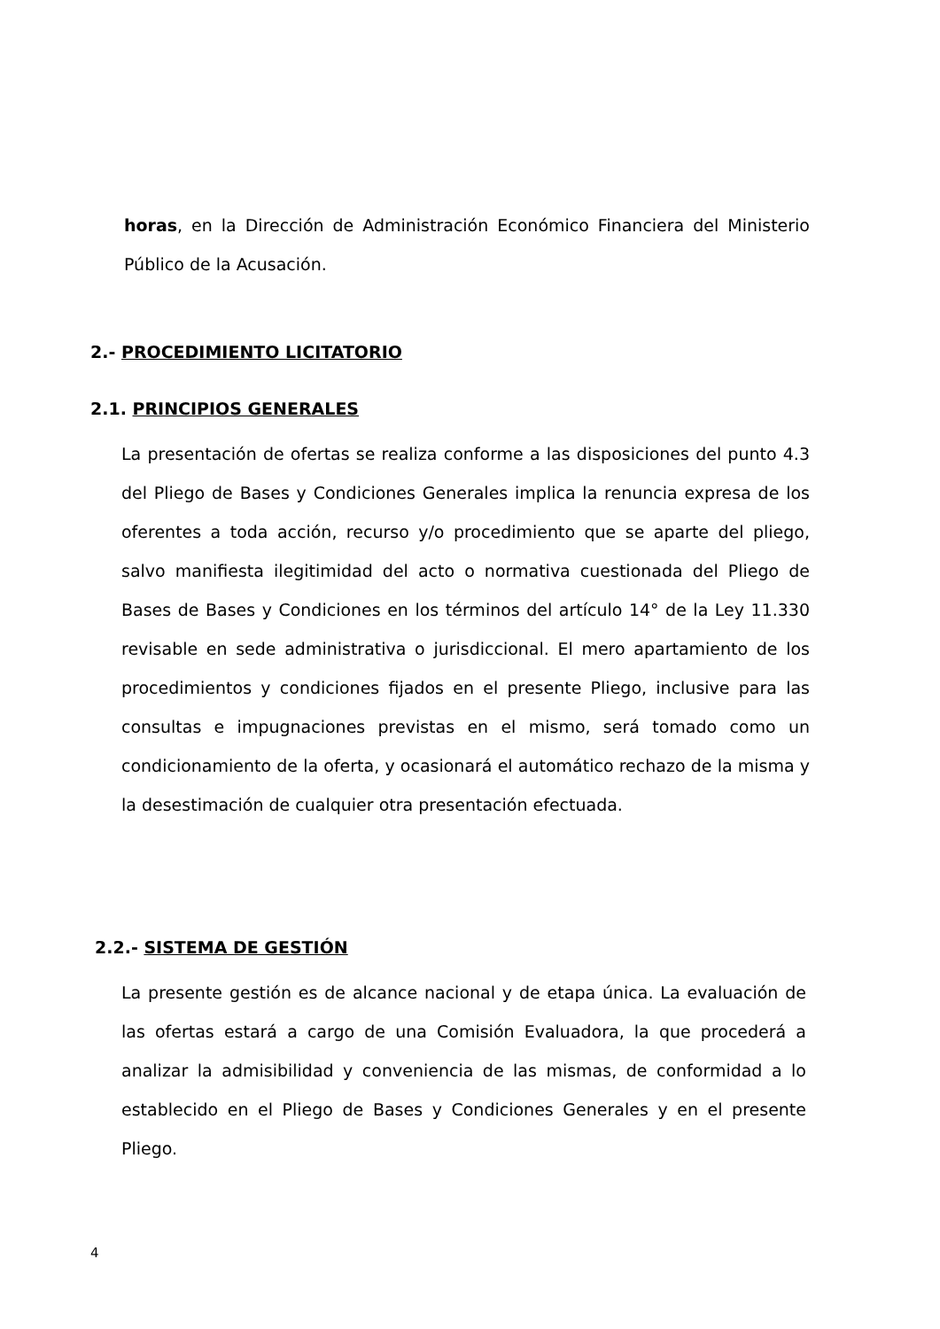horas, en la Dirección de Administración Económico Financiera del Ministerio Público de la Acusación.
2.- PROCEDIMIENTO LICITATORIO
2.1. PRINCIPIOS GENERALES
La presentación de ofertas se realiza conforme a las disposiciones del punto 4.3 del Pliego de Bases y Condiciones Generales implica la renuncia expresa de los oferentes a toda acción, recurso y/o procedimiento que se aparte del pliego, salvo manifiesta ilegitimidad del acto o normativa cuestionada del Pliego de Bases de Bases y Condiciones en los términos del artículo 14° de la Ley 11.330 revisable en sede administrativa o jurisdiccional. El mero apartamiento de los procedimientos y condiciones fijados en el presente Pliego, inclusive para las consultas e impugnaciones previstas en el mismo, será tomado como un condicionamiento de la oferta, y ocasionará el automático rechazo de la misma y la desestimación de cualquier otra presentación efectuada.
2.2.- SISTEMA DE GESTIÓN
La presente gestión es de alcance nacional y de etapa única. La evaluación de las ofertas estará a cargo de una Comisión Evaluadora, la que procederá a analizar la admisibilidad y conveniencia de las mismas, de conformidad a lo establecido en el Pliego de Bases y Condiciones Generales y en el presente Pliego.
4